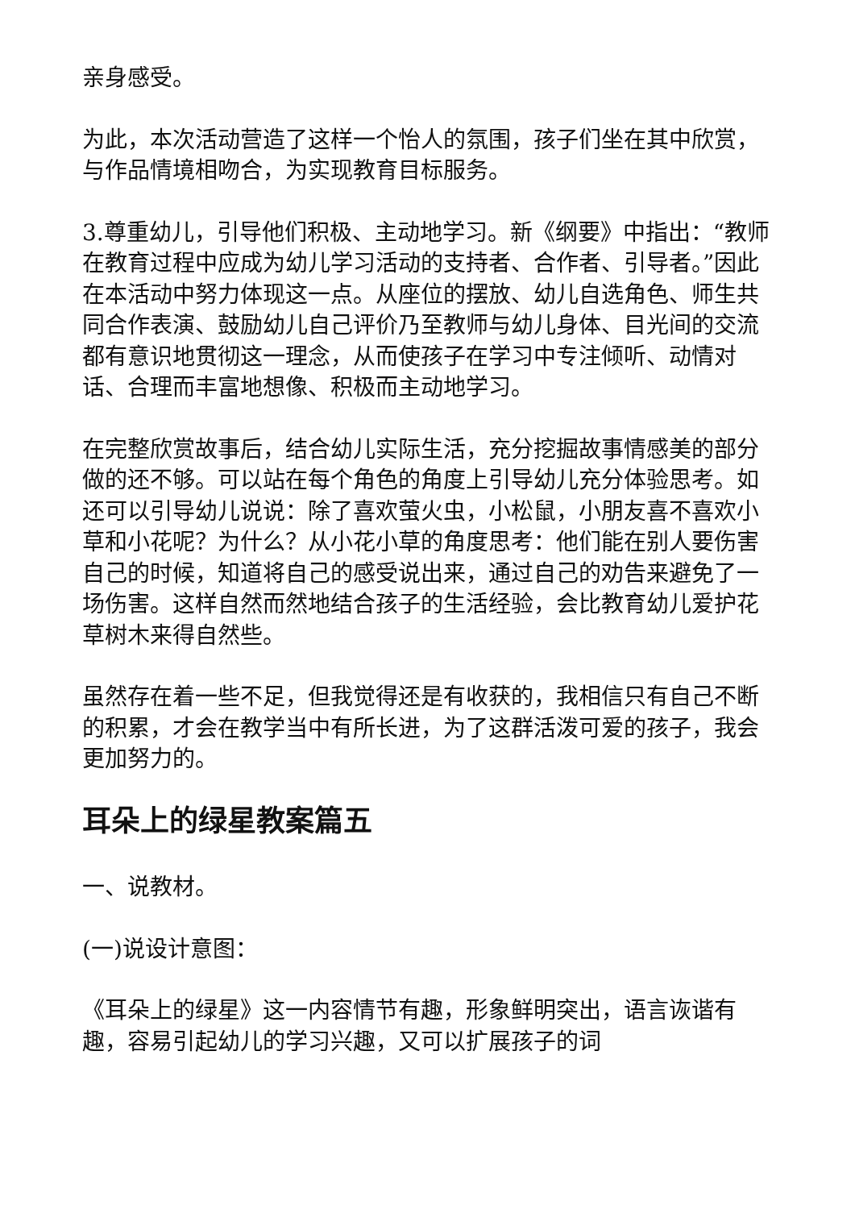亲身感受。
为此，本次活动营造了这样一个怡人的氛围，孩子们坐在其中欣赏，与作品情境相吻合，为实现教育目标服务。
3.尊重幼儿，引导他们积极、主动地学习。新《纲要》中指出：“教师在教育过程中应成为幼儿学习活动的支持者、合作者、引导者。”因此在本活动中努力体现这一点。从座位的摆放、幼儿自选角色、师生共同合作表演、鼓励幼儿自己评价乃至教师与幼儿身体、目光间的交流都有意识地贯彻这一理念，从而使孩子在学习中专注倾听、动情对话、合理而丰富地想像、积极而主动地学习。
在完整欣赏故事后，结合幼儿实际生活，充分挖掘故事情感美的部分做的还不够。可以站在每个角色的角度上引导幼儿充分体验思考。如还可以引导幼儿说说：除了喜欢萤火虫，小松鼠，小朋友喜不喜欢小草和小花呢？为什么？从小花小草的角度思考：他们能在别人要伤害自己的时候，知道将自己的感受说出来，通过自己的劝告来避免了一场伤害。这样自然而然地结合孩子的生活经验，会比教育幼儿爱护花草树木来得自然些。
虽然存在着一些不足，但我觉得还是有收获的，我相信只有自己不断的积累，才会在教学当中有所长进，为了这群活泼可爱的孩子，我会更加努力的。
耳朵上的绿星教案篇五
一、说教材。
(一)说设计意图：
《耳朵上的绿星》这一内容情节有趣，形象鲜明突出，语言诙谐有趣，容易引起幼儿的学习兴趣，又可以扩展孩子的词